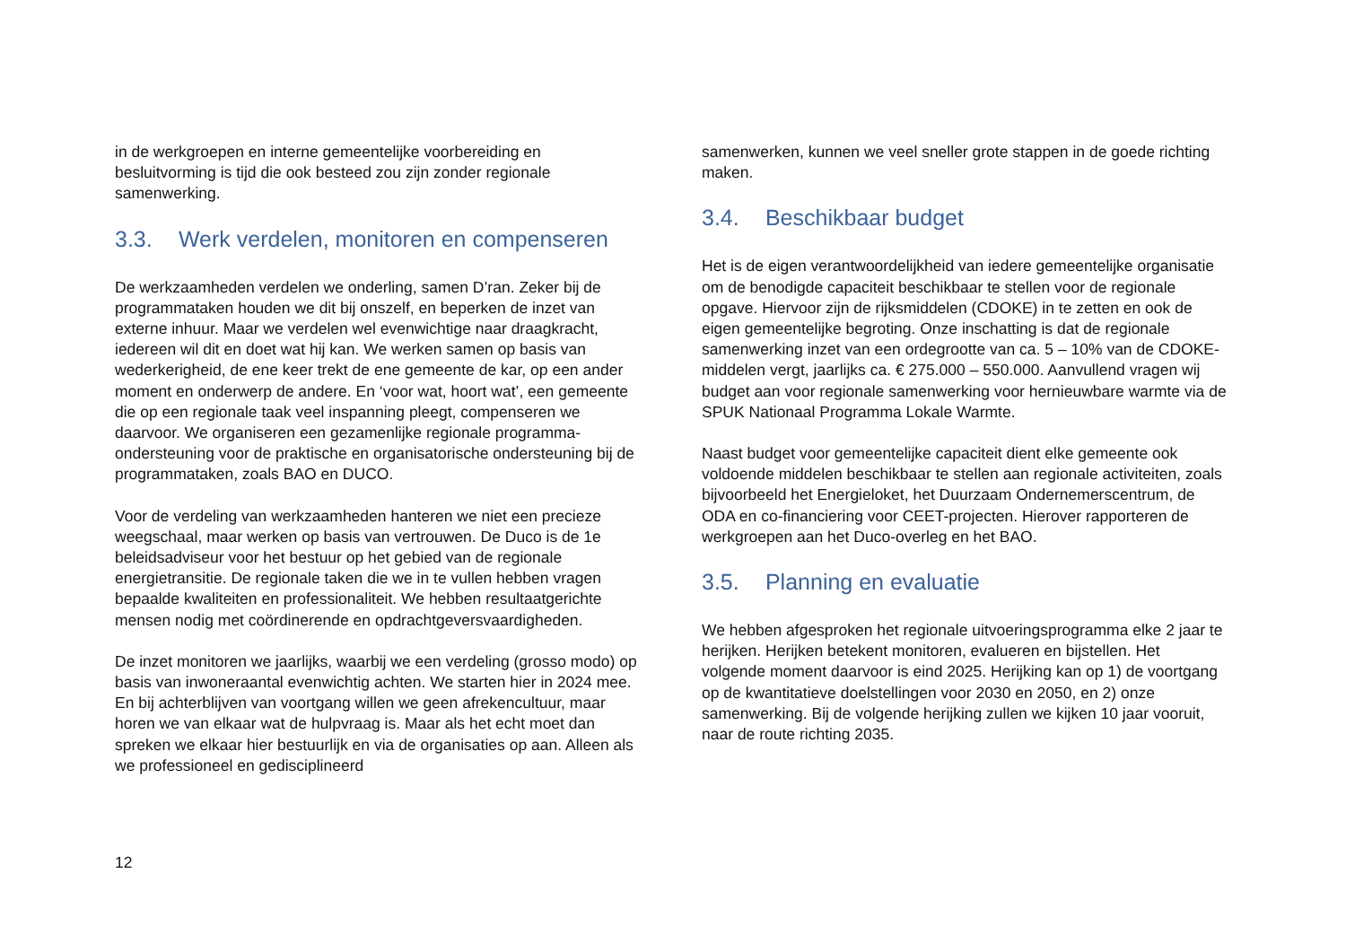in de werkgroepen en interne gemeentelijke voorbereiding en besluitvorming is tijd die ook besteed zou zijn zonder regionale samenwerking.
3.3. Werk verdelen, monitoren en compenseren
De werkzaamheden verdelen we onderling, samen D’ran. Zeker bij de programmataken houden we dit bij onszelf, en beperken de inzet van externe inhuur. Maar we verdelen wel evenwichtige naar draagkracht, iedereen wil dit en doet wat hij kan. We werken samen op basis van wederkerigheid, de ene keer trekt de ene gemeente de kar, op een ander moment en onderwerp de andere. En ‘voor wat, hoort wat’, een gemeente die op een regionale taak veel inspanning pleegt, compenseren we daarvoor. We organiseren een gezamenlijke regionale programma-ondersteuning voor de praktische en organisatorische ondersteuning bij de programmataken, zoals BAO en DUCO.
Voor de verdeling van werkzaamheden hanteren we niet een precieze weegschaal, maar werken op basis van vertrouwen. De Duco is de 1e beleidsadviseur voor het bestuur op het gebied van de regionale energietransitie. De regionale taken die we in te vullen hebben vragen bepaalde kwaliteiten en professionaliteit. We hebben resultaatgerichte mensen nodig met coördinerende en opdrachtgeversvaardigheden.
De inzet monitoren we jaarlijks, waarbij we een verdeling (grosso modo) op basis van inwoneraantal evenwichtig achten. We starten hier in 2024 mee. En bij achterblijven van voortgang willen we geen afrekencultuur, maar horen we van elkaar wat de hulpvraag is. Maar als het echt moet dan spreken we elkaar hier bestuurlijk en via de organisaties op aan. Alleen als we professioneel en gedisciplineerd
samenwerken, kunnen we veel sneller grote stappen in de goede richting maken.
3.4. Beschikbaar budget
Het is de eigen verantwoordelijkheid van iedere gemeentelijke organisatie om de benodigde capaciteit beschikbaar te stellen voor de regionale opgave. Hiervoor zijn de rijksmiddelen (CDOKE) in te zetten en ook de eigen gemeentelijke begroting. Onze inschatting is dat de regionale samenwerking inzet van een ordegrootte van ca. 5 – 10% van de CDOKE-middelen vergt, jaarlijks ca. € 275.000 – 550.000. Aanvullend vragen wij budget aan voor regionale samenwerking voor hernieuwbare warmte via de SPUK Nationaal Programma Lokale Warmte.
Naast budget voor gemeentelijke capaciteit dient elke gemeente ook voldoende middelen beschikbaar te stellen aan regionale activiteiten, zoals bijvoorbeeld het Energieloket, het Duurzaam Ondernemerscentrum, de ODA en co-financiering voor CEET-projecten. Hierover rapporteren de werkgroepen aan het Duco-overleg en het BAO.
3.5. Planning en evaluatie
We hebben afgesproken het regionale uitvoeringsprogramma elke 2 jaar te herijken. Herijken betekent monitoren, evalueren en bijstellen. Het volgende moment daarvoor is eind 2025. Herijking kan op 1) de voortgang op de kwantitatieve doelstellingen voor 2030 en 2050, en 2) onze samenwerking. Bij de volgende herijking zullen we kijken 10 jaar vooruit, naar de route richting 2035.
12